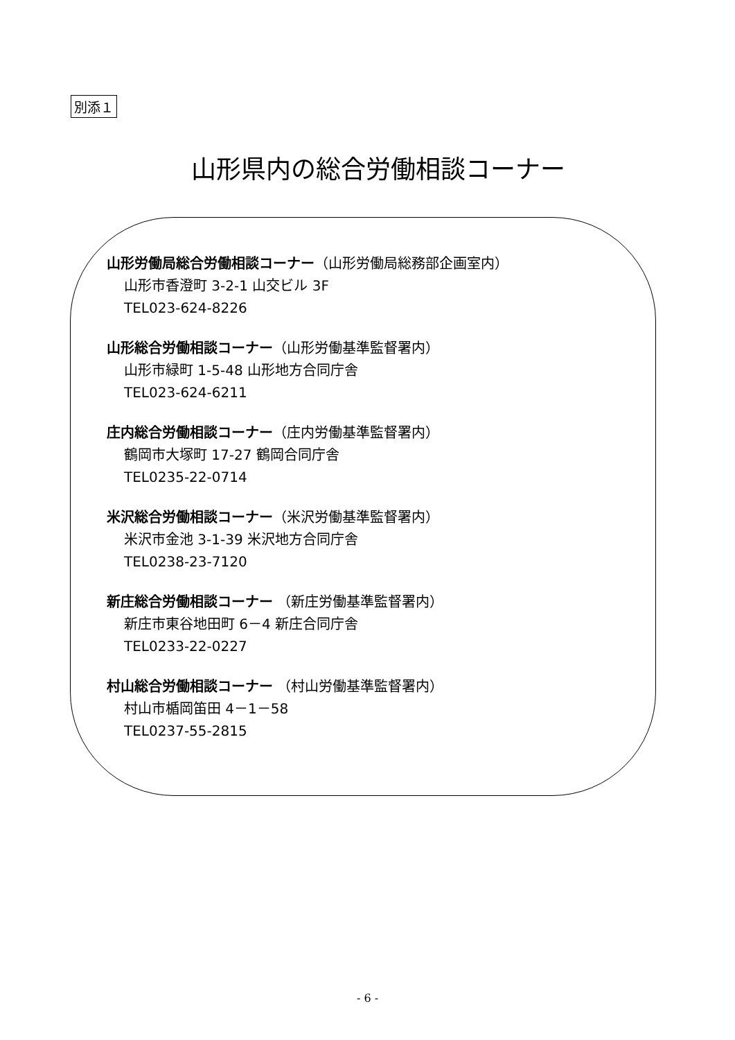別添１
山形県内の総合労働相談コーナー
山形労働局総合労働相談コーナー（山形労働局総務部企画室内）
山形市香澄町 3-2-1 山交ビル 3F
TEL023-624-8226
山形総合労働相談コーナー（山形労働基準監督署内）
山形市緑町 1-5-48 山形地方合同庁舎
TEL023-624-6211
庄内総合労働相談コーナー（庄内労働基準監督署内）
鶴岡市大塚町 17-27 鶴岡合同庁舎
TEL0235-22-0714
米沢総合労働相談コーナー（米沢労働基準監督署内）
米沢市金池 3-1-39 米沢地方合同庁舎
TEL0238-23-7120
新庄総合労働相談コーナー （新庄労働基準監督署内）
新庄市東谷地田町 6－4 新庄合同庁舎
TEL0233-22-0227
村山総合労働相談コーナー （村山労働基準監督署内）
村山市楯岡笛田 4－1－58
TEL0237-55-2815
- 6 -